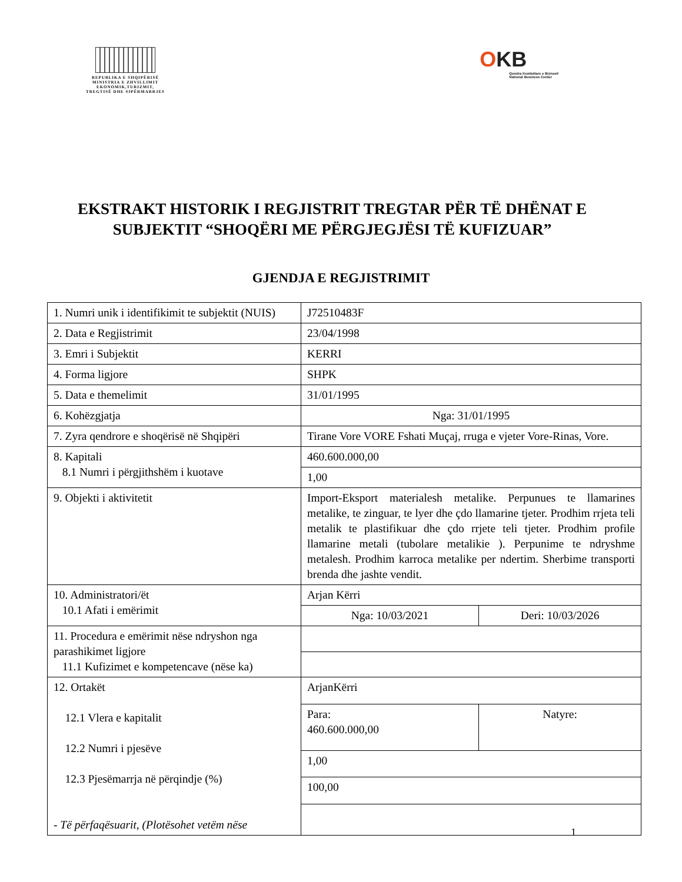REPUBLIKA E SHQIPËRISË
MINISTRIA E ZHVILLIMIT
EKONOMIK,TURIZMIT,
TREGTISË DHE SIPËRMARRJES
OKB
Qendra Kombëtare e Biznesit
National Business Center
EKSTRAKT HISTORIK I REGJISTRIT TREGTAR PËR TË DHËNAT E SUBJEKTIT “SHOQËRI ME PËRGJEGJËSI TË KUFIZUAR”
GJENDJA E REGJISTRIMIT
| 1. Numri unik i identifikimit te subjektit (NUIS) | J72510483F | |
| 2. Data e Regjistrimit | 23/04/1998 | |
| 3. Emri i Subjektit | KERRI | |
| 4. Forma ligjore | SHPK | |
| 5. Data e themelimit | 31/01/1995 | |
| 6. Kohëzgjatja | Nga: 31/01/1995 | |
| 7. Zyra qendrore e shoqërisë në Shqipëri | Tirane Vore VORE Fshati Muçaj, rruga e vjeter Vore-Rinas, Vore. | |
| 8. Kapitali 8.1 Numri i përgjithshëm i kuotave | 460.600.000,00 | |
| | 1,00 | |
| 9. Objekti i aktivitetit | Import-Eksport materialesh metalike. Perpunues te llamarines metalike, te zinguar, te lyer dhe çdo llamarine tjeter. Prodhim rrjeta teli metalik te plastifikuar dhe çdo rrjete teli tjeter. Prodhim profile llamarine metali (tubolare metalikie ). Perpunime te ndryshme metalesh. Prodhim karroca metalike per ndertim. Sherbime transporti brenda dhe jashte vendit. | |
| 10. Administratori/ët 10.1 Afati i emërimit | Arjan Kërri | |
| | Nga: 10/03/2021 | Deri: 10/03/2026 |
| 11. Procedura e emërimit nëse ndryshon nga parashikimet ligjore 11.1 Kufizimet e kompetencave (nëse ka) | | |
| 12. Ortakët 12.1 Vlera e kapitalit 12.2 Numri i pjesëve 12.3 Pjesëmarrja në përqindje (%) - Të përfaqësuarit, (Plotësohet vetëm nëse | ArjanKërri | |
| | Para: 460.600.000,00 | Natyre: |
| | 1,00 | |
| | 100,00 | |
1